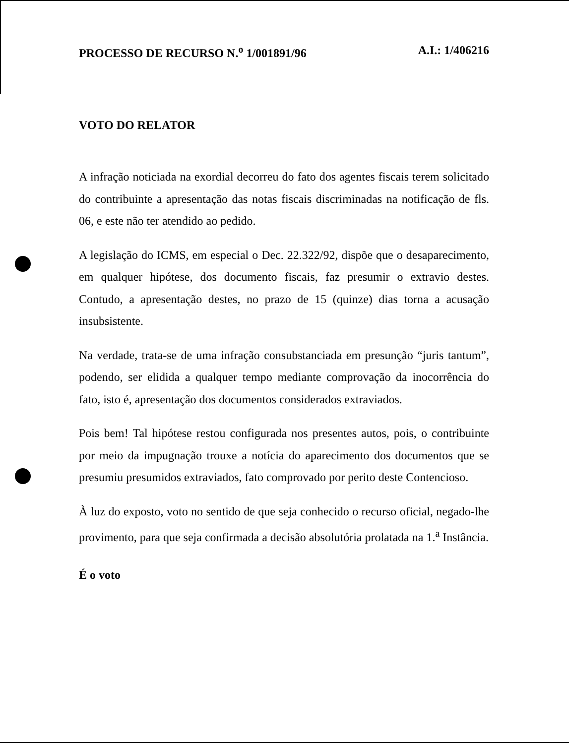PROCESSO DE RECURSO N.<sup>o</sup> 1/001891/96 A.I.: 1/406216
VOTO DO RELATOR
A infração noticiada na exordial decorreu do fato dos agentes fiscais terem solicitado do contribuinte a apresentação das notas fiscais discriminadas na notificação de fls. 06, e este não ter atendido ao pedido.
A legislação do ICMS, em especial o Dec. 22.322/92, dispõe que o desaparecimento, em qualquer hipótese, dos documento fiscais, faz presumir o extravio destes. Contudo, a apresentação destes, no prazo de 15 (quinze) dias torna a acusação insubsistente.
Na verdade, trata-se de uma infração consubstanciada em presunção “juris tantum”, podendo, ser elidida a qualquer tempo mediante comprovação da inocorrência do fato, isto é, apresentação dos documentos considerados extraviados.
Pois bem! Tal hipótese restou configurada nos presentes autos, pois, o contribuinte por meio da impugnação trouxe a notícia do aparecimento dos documentos que se presumiu presumidos extraviados, fato comprovado por perito deste Contencioso.
À luz do exposto, voto no sentido de que seja conhecido o recurso oficial, negado-lhe provimento, para que seja confirmada a decisão absolutória prolatada na 1.<sup>a</sup> Instância.
É o voto